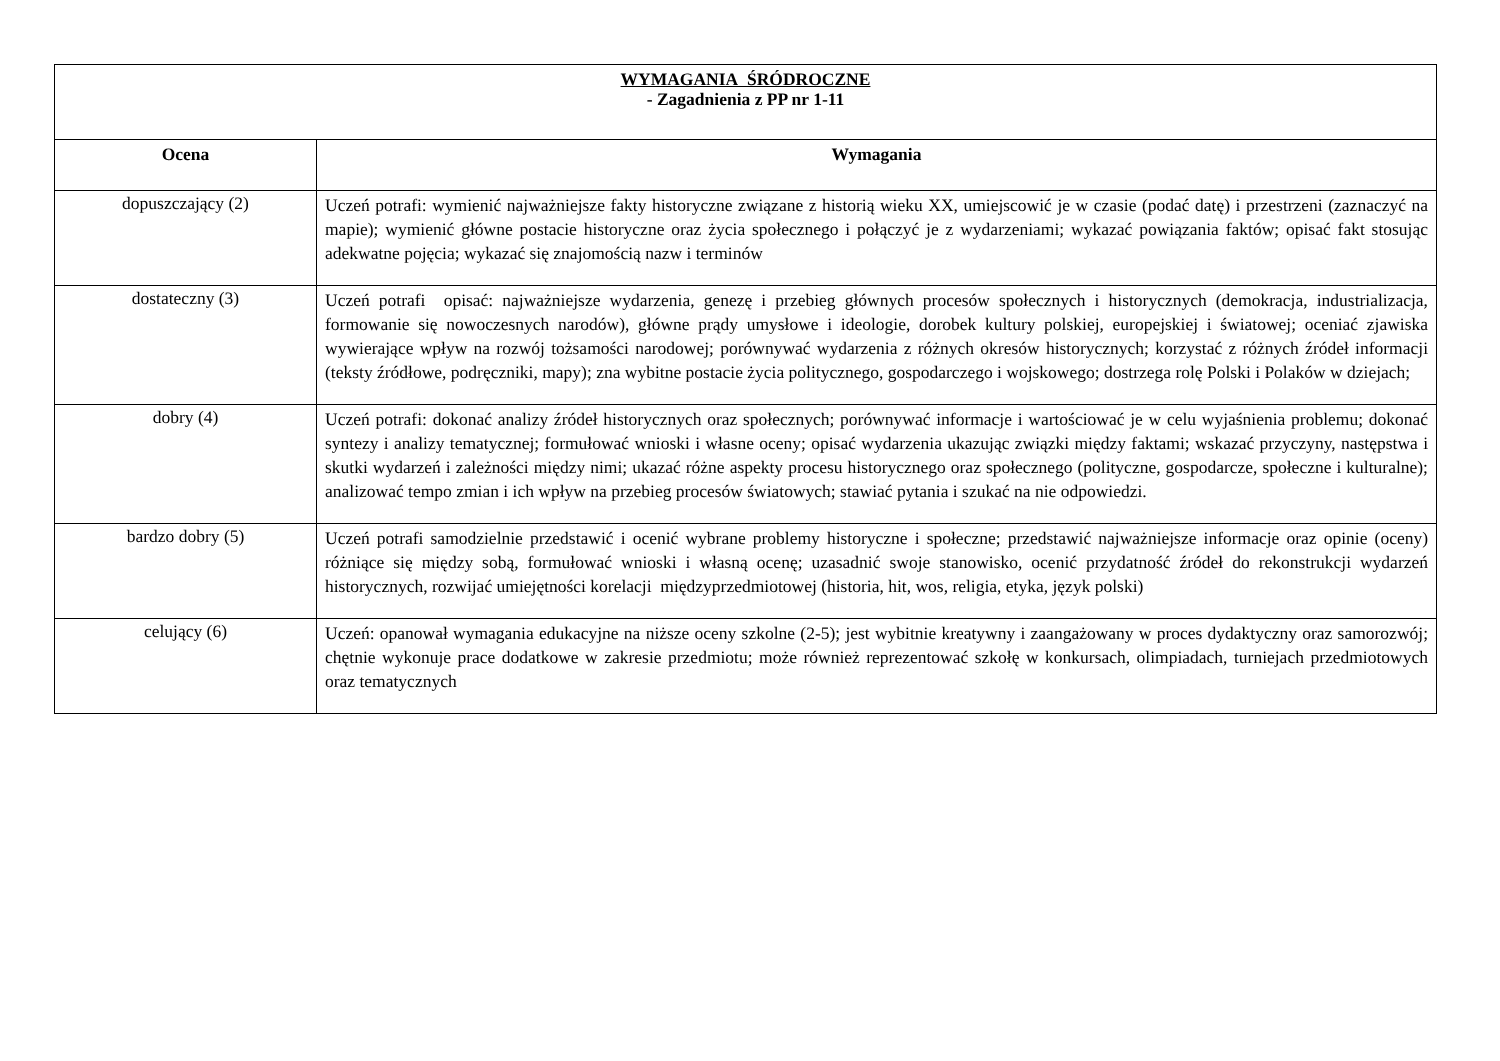| WYMAGANIA ŚRÓDROCZNE - Zagadnienia z PP nr 1-11 | |
| Ocena | Wymagania |
| dopuszczający (2) | Uczeń potrafi: wymienić najważniejsze fakty historyczne związane z historią wieku XX, umiejscowić je w czasie (podać datę) i przestrzeni (zaznaczyć na mapie); wymienić główne postacie historyczne oraz życia społecznego i połączyć je z wydarzeniami; wykazać powiązania faktów; opisać fakt stosując adekwatne pojęcia; wykazać się znajomością nazw i terminów |
| dostateczny (3) | Uczeń potrafi opisać: najważniejsze wydarzenia, genezę i przebieg głównych procesów społecznych i historycznych (demokracja, industrializacja, formowanie się nowoczesnych narodów), główne prądy umysłowe i ideologie, dorobek kultury polskiej, europejskiej i światowej; oceniać zjawiska wywierające wpływ na rozwój tożsamości narodowej; porównywać wydarzenia z różnych okresów historycznych; korzystać z różnych źródeł informacji (teksty źródłowe, podręczniki, mapy); zna wybitne postacie życia politycznego, gospodarczego i wojskowego; dostrzega rolę Polski i Polaków w dziejach; |
| dobry (4) | Uczeń potrafi: dokonać analizy źródeł historycznych oraz społecznych; porównywać informacje i wartościować je w celu wyjaśnienia problemu; dokonać syntezy i analizy tematycznej; formułować wnioski i własne oceny; opisać wydarzenia ukazując związki między faktami; wskazać przyczyny, następstwa i skutki wydarzeń i zależności między nimi; ukazać różne aspekty procesu historycznego oraz społecznego (polityczne, gospodarcze, społeczne i kulturalne); analizować tempo zmian i ich wpływ na przebieg procesów światowych; stawiać pytania i szukać na nie odpowiedzi. |
| bardzo dobry (5) | Uczeń potrafi samodzielnie przedstawić i ocenić wybrane problemy historyczne i społeczne; przedstawić najważniejsze informacje oraz opinie (oceny) różniące się między sobą, formułować wnioski i własną ocenę; uzasadnić swoje stanowisko, ocenić przydatność źródeł do rekonstrukcji wydarzeń historycznych, rozwijać umiejętności korelacji międzyprzedmiotowej (historia, hit, wos, religia, etyka, język polski) |
| celujący (6) | Uczeń: opanował wymagania edukacyjne na niższe oceny szkolne (2-5); jest wybitnie kreatywny i zaangażowany w proces dydaktyczny oraz samorozwój; chętnie wykonuje prace dodatkowe w zakresie przedmiotu; może również reprezentować szkołę w konkursach, olimpiadach, turniejach przedmiotowych oraz tematycznych |